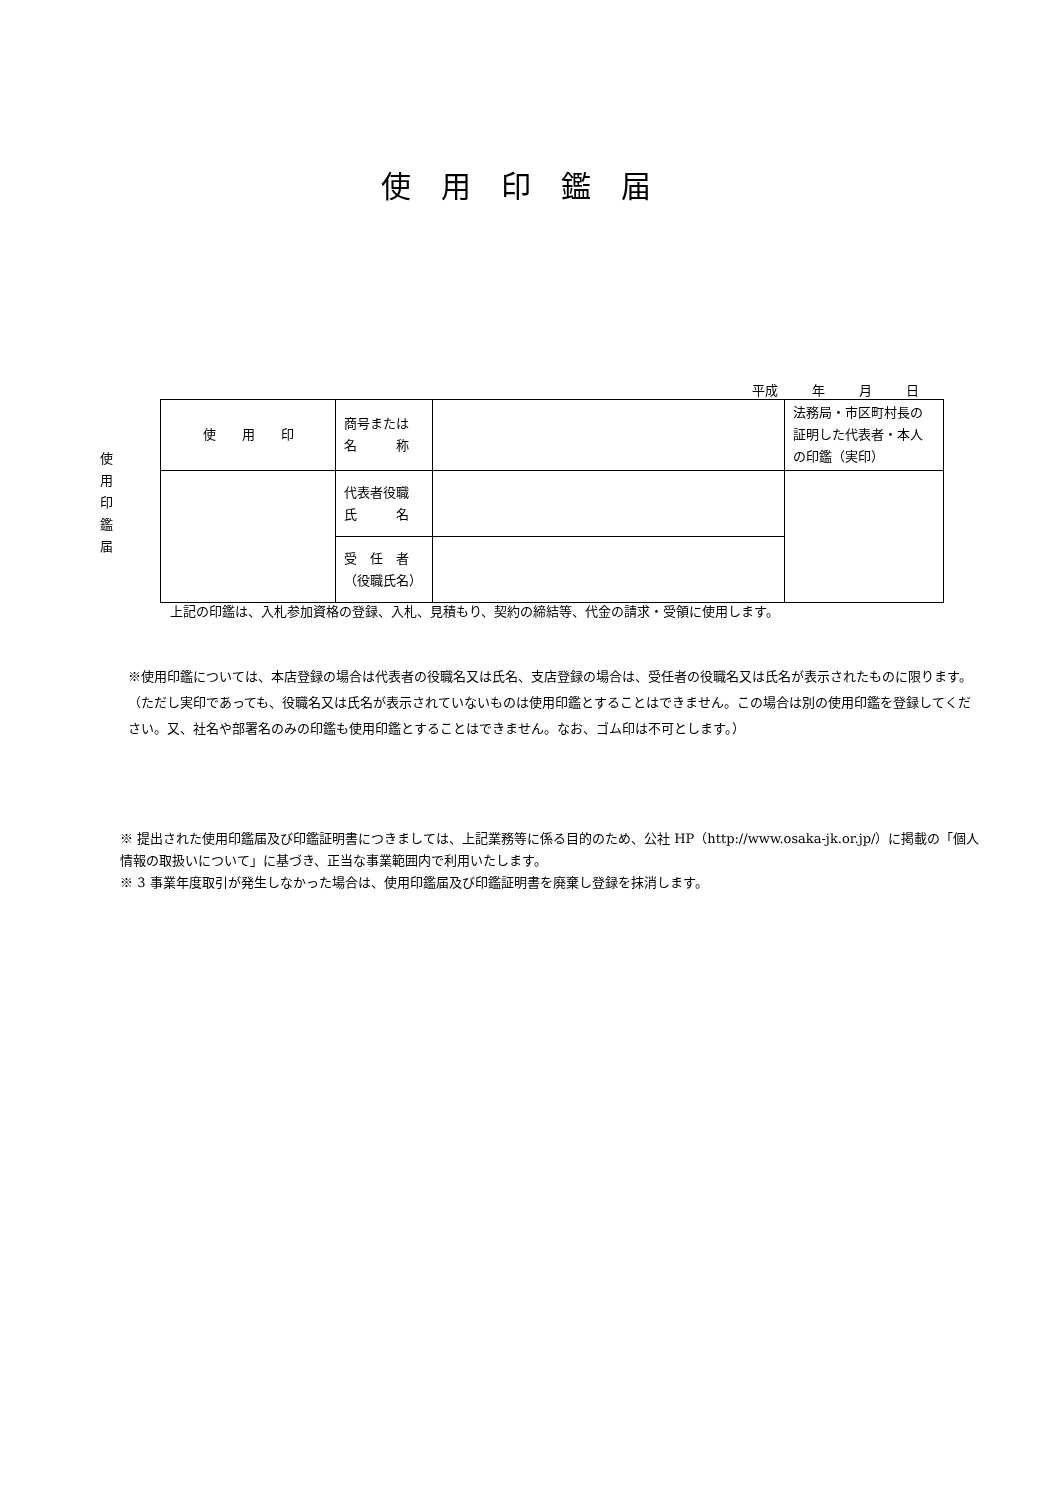使用印鑑届
平成 年 月 日
使 用 印 鑑 届
| 使 用 印 | 商号または 名 称 | | 法務局・市区町村長の証明した代表者・本人の印鑑（実印） |
| | 代表者役職 氏 名 | | |
| | 受 任 者 （役職氏名） | | |
上記の印鑑は、入札参加資格の登録、入札、見積もり、契約の締結等、代金の請求・受領に使用します。
※使用印鑑については、本店登録の場合は代表者の役職名又は氏名、支店登録の場合は、受任者の役職名又は氏名が表示されたものに限ります。（ただし実印であっても、役職名又は氏名が表示されていないものは使用印鑑とすることはできません。この場合は別の使用印鑑を登録してください。又、社名や部署名のみの印鑑も使用印鑑とすることはできません。なお、ゴム印は不可とします。）
※ 提出された使用印鑑届及び印鑑証明書につきましては、上記業務等に係る目的のため、公社 HP（http://www.osaka-jk.or.jp/）に掲載の「個人情報の取扱いについて」に基づき、正当な事業範囲内で利用いたします。
※ 3 事業年度取引が発生しなかった場合は、使用印鑑届及び印鑑証明書を廃棄し登録を抹消します。